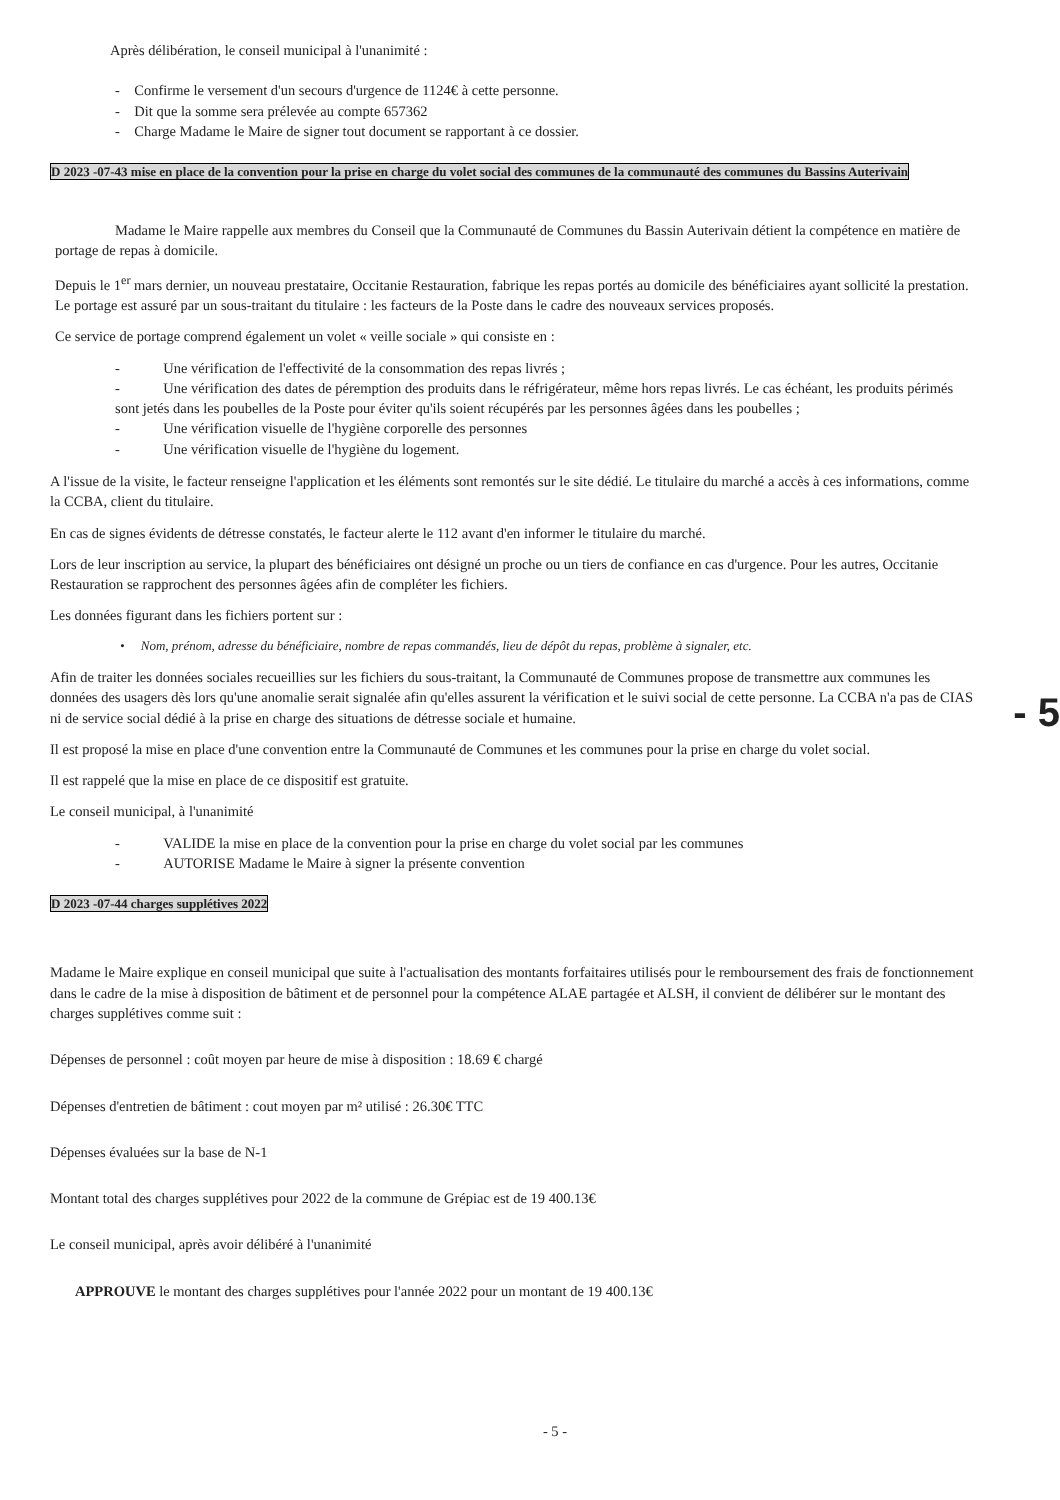Après délibération, le conseil municipal à l'unanimité :
- Confirme le versement d'un secours d'urgence de 1124€ à cette personne.
- Dit que la somme sera prélevée au compte 657362
- Charge Madame le Maire de signer tout document se rapportant à ce dossier.
D 2023 -07-43 mise en place de la convention pour la prise en charge du volet social des communes de la communauté des communes du Bassins Auterivain
Madame le Maire rappelle aux membres du Conseil que la Communauté de Communes du Bassin Auterivain détient la compétence en matière de portage de repas à domicile.
Depuis le 1<sup>er</sup> mars dernier, un nouveau prestataire, Occitanie Restauration, fabrique les repas portés au domicile des bénéficiaires ayant sollicité la prestation. Le portage est assuré par un sous-traitant du titulaire : les facteurs de la Poste dans le cadre des nouveaux services proposés.
Ce service de portage comprend également un volet « veille sociale » qui consiste en :
- Une vérification de l'effectivité de la consommation des repas livrés ;
- Une vérification des dates de péremption des produits dans le réfrigérateur, même hors repas livrés. Le cas échéant, les produits périmés sont jetés dans les poubelles de la Poste pour éviter qu'ils soient récupérés par les personnes âgées dans les poubelles ;
- Une vérification visuelle de l'hygiène corporelle des personnes
- Une vérification visuelle de l'hygiène du logement.
A l'issue de la visite, le facteur renseigne l'application et les éléments sont remontés sur le site dédié. Le titulaire du marché a accès à ces informations, comme la CCBA, client du titulaire.
En cas de signes évidents de détresse constatés, le facteur alerte le 112 avant d'en informer le titulaire du marché.
Lors de leur inscription au service, la plupart des bénéficiaires ont désigné un proche ou un tiers de confiance en cas d'urgence. Pour les autres, Occitanie Restauration se rapprochent des personnes âgées afin de compléter les fichiers.
Les données figurant dans les fichiers portent sur :
• Nom, prénom, adresse du bénéficiaire, nombre de repas commandés, lieu de dépôt du repas, problème à signaler, etc.
Afin de traiter les données sociales recueillies sur les fichiers du sous-traitant, la Communauté de Communes propose de transmettre aux communes les données des usagers dès lors qu'une anomalie serait signalée afin qu'elles assurent la vérification et le suivi social de cette personne. La CCBA n'a pas de CIAS ni de service social dédié à la prise en charge des situations de détresse sociale et humaine.
Il est proposé la mise en place d'une convention entre la Communauté de Communes et les communes pour la prise en charge du volet social.
Il est rappelé que la mise en place de ce dispositif est gratuite.
Le conseil municipal, à l'unanimité
- VALIDE la mise en place de la convention pour la prise en charge du volet social par les communes
- AUTORISE Madame le Maire à signer la présente convention
D 2023 -07-44 charges supplétives 2022
Madame le Maire explique en conseil municipal que suite à l'actualisation des montants forfaitaires utilisés pour le remboursement des frais de fonctionnement dans le cadre de la mise à disposition de bâtiment et de personnel pour la compétence ALAE partagée et ALSH, il convient de délibérer sur le montant des charges supplétives comme suit :
Dépenses de personnel : coût moyen par heure de mise à disposition : 18.69 € chargé
Dépenses d'entretien de bâtiment : cout moyen par m² utilisé : 26.30€ TTC
Dépenses évaluées sur la base de N-1
Montant total des charges supplétives pour 2022 de la commune de Grépiac est de 19 400.13€
Le conseil municipal, après avoir délibéré à l'unanimité
APPROUVE le montant des charges supplétives pour l'année 2022 pour un montant de 19 400.13€
- 5 -
- 5